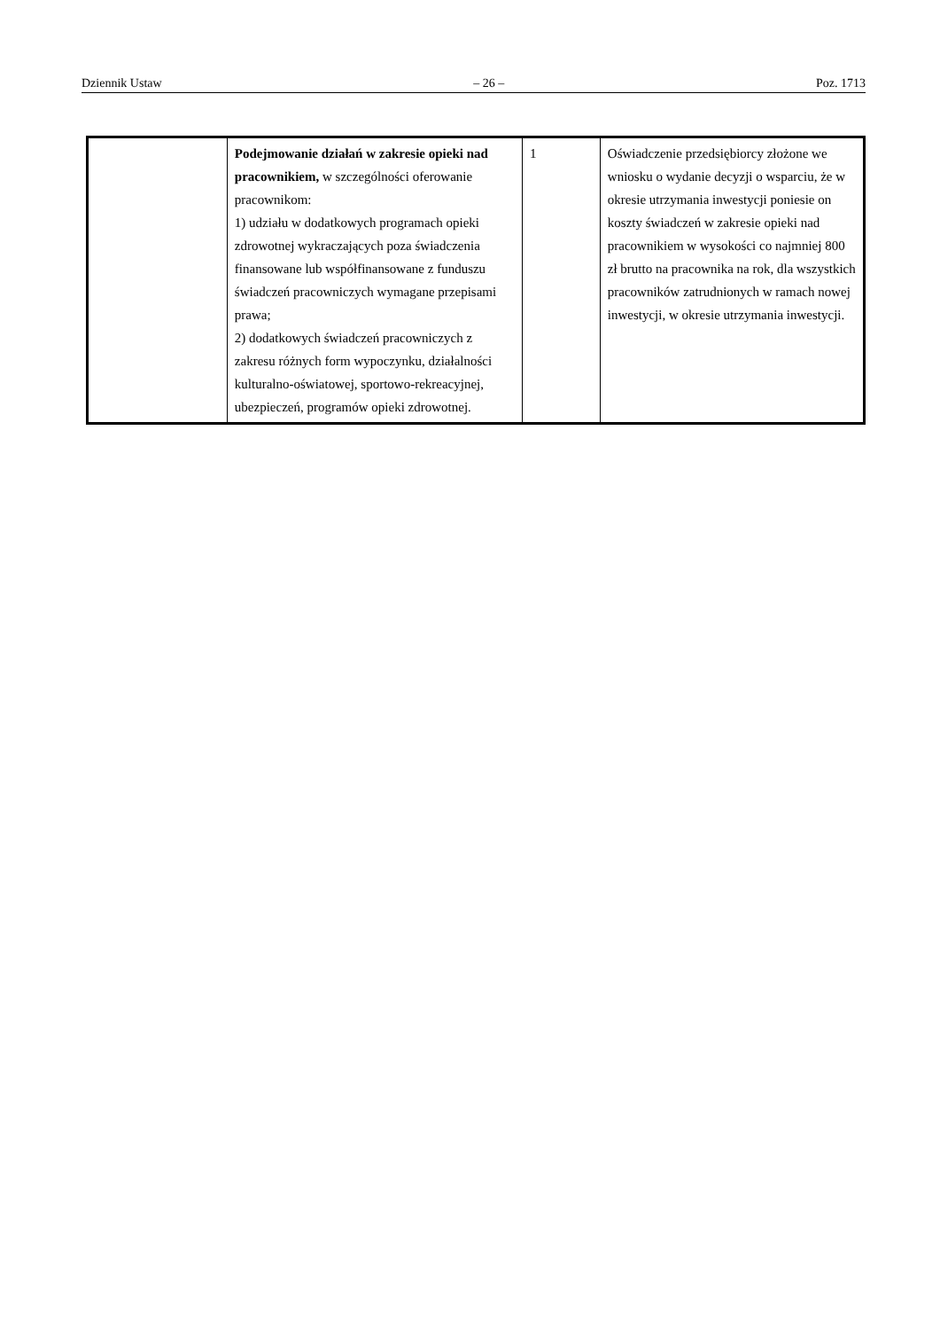Dziennik Ustaw – 26 – Poz. 1713
| | Podejmowanie działań w zakresie opieki nad pracownikiem, w szczególności oferowanie pracownikom: 1) udziału w dodatkowych programach opieki zdrowotnej wykraczających poza świadczenia finansowane lub współfinansowane z funduszu świadczeń pracowniczych wymagane przepisami prawa; 2) dodatkowych świadczeń pracowniczych z zakresu różnych form wypoczynku, działalności kulturalno-oświatowej, sportowo-rekreacyjnej, ubezpieczeń, programów opieki zdrowotnej. | 1 | Oświadczenie przedsiębiorcy złożone we wniosku o wydanie decyzji o wsparciu, że w okresie utrzymania inwestycji poniesie on koszty świadczeń w zakresie opieki nad pracownikiem w wysokości co najmniej 800 zł brutto na pracownika na rok, dla wszystkich pracowników zatrudnionych w ramach nowej inwestycji, w okresie utrzymania inwestycji. |